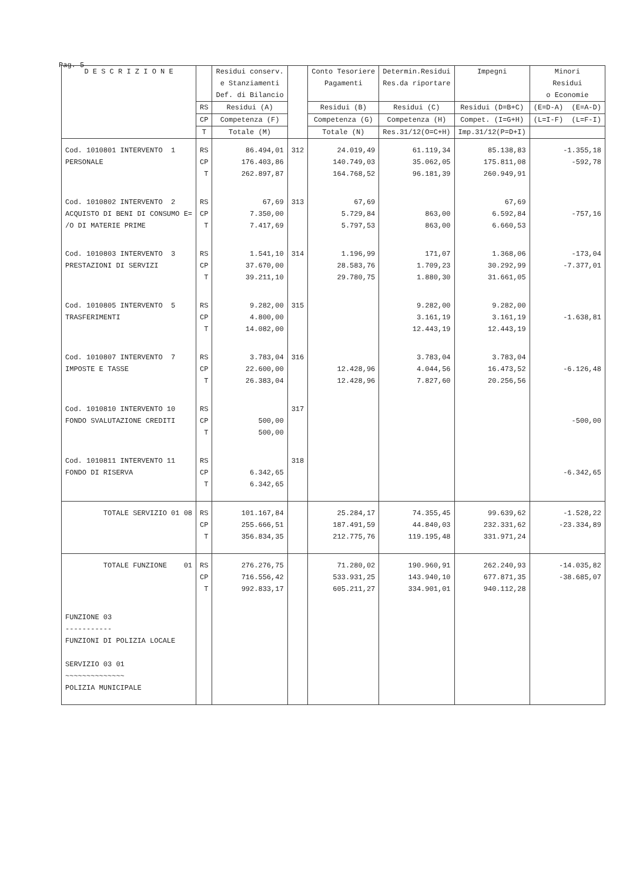Pag. 5
| D E S C R I Z I O N E | | Residui conserv. e Stanziamenti Def. di Bilancio | | Conto Tesoriere Pagamenti | Determin.Residui Res.da riportare | Impegni | Minori Residui o Economie |
| --- | --- | --- | --- | --- | --- | --- | --- |
| | RS | Residui (A) | | Residui (B) | Residui (C) | Residui (D=B+C) | (E=D-A) (E=A-D) |
| | CP | Competenza (F) | | Competenza (G) | Competenza (H) | Compet. (I=G+H) | (L=I-F) (L=F-I) |
| | T | Totale (M) | | Totale (N) | Res.31/12(O=C+H) | Imp.31/12(P=D+I) | |
| Cod. 1010801 INTERVENTO 1 PERSONALE | RS CP T | 86.494,01 176.403,86 262.897,87 | 312 | 24.019,49 140.749,03 164.768,52 | 61.119,34 35.062,05 96.181,39 | 85.138,83 175.811,08 260.949,91 | -1.355,18 -592,78 |
| Cod. 1010802 INTERVENTO 2 ACQUISTO DI BENI DI CONSUMO E= /O DI MATERIE PRIME | RS CP T | 67,69 7.350,00 7.417,69 | 313 | 67,69 5.729,84 5.797,53 | 863,00 863,00 | 67,69 6.592,84 6.660,53 | -757,16 |
| Cod. 1010803 INTERVENTO 3 PRESTAZIONI DI SERVIZI | RS CP T | 1.541,10 37.670,00 39.211,10 | 314 | 1.196,99 28.583,76 29.780,75 | 171,07 1.709,23 1.880,30 | 1.368,06 30.292,99 31.661,05 | -173,04 -7.377,01 |
| Cod. 1010805 INTERVENTO 5 TRASFERIMENTI | RS CP T | 9.282,00 4.800,00 14.082,00 | 315 | | 9.282,00 3.161,19 12.443,19 | 9.282,00 3.161,19 12.443,19 | -1.638,81 |
| Cod. 1010807 INTERVENTO 7 IMPOSTE E TASSE | RS CP T | 3.783,04 22.600,00 26.383,04 | 316 | 12.428,96 12.428,96 | 3.783,04 4.044,56 7.827,60 | 3.783,04 16.473,52 20.256,56 | -6.126,48 |
| Cod. 1010810 INTERVENTO 10 FONDO SVALUTAZIONE CREDITI | RS CP T | 500,00 500,00 | 317 | | | | -500,00 |
| Cod. 1010811 INTERVENTO 11 FONDO DI RISERVA | RS CP T | 6.342,65 6.342,65 | 318 | | | | -6.342,65 |
| TOTALE SERVIZIO 01 08 | RS CP T | 101.167,84 255.666,51 356.834,35 | | 25.284,17 187.491,59 212.775,76 | 74.355,45 44.840,03 119.195,48 | 99.639,62 232.331,62 331.971,24 | -1.528,22 -23.334,89 |
| TOTALE FUNZIONE 01 | RS CP T | 276.276,75 716.556,42 992.833,17 | | 71.280,02 533.931,25 605.211,27 | 190.960,91 143.940,10 334.901,01 | 262.240,93 677.871,35 940.112,28 | -14.035,82 -38.685,07 |
| FUNZIONE 03 ----------- FUNZIONI DI POLIZIA LOCALE SERVIZIO 03 01 ~~~~~~~~~~~~~~ POLIZIA MUNICIPALE | | | | | | | |